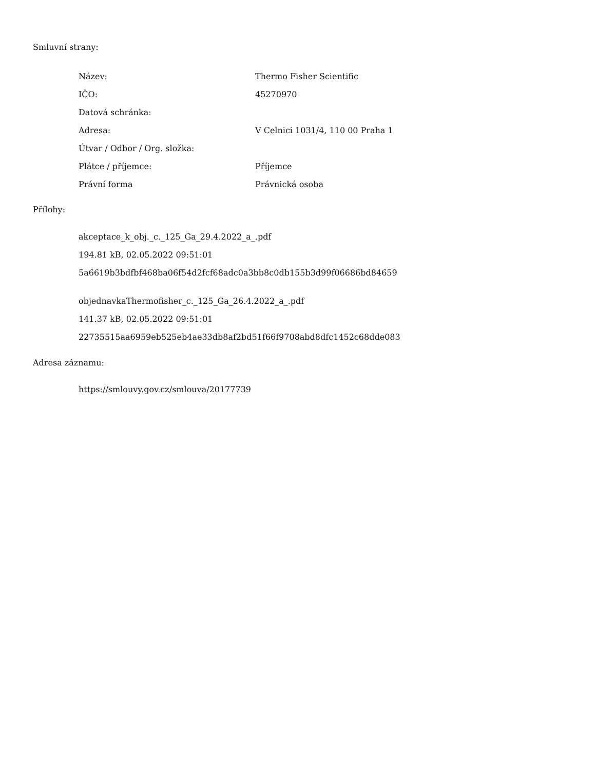Smluvní strany:
| Název: | Thermo Fisher Scientific |
| IČO: | 45270970 |
| Datová schránka: | |
| Adresa: | V Celnici 1031/4, 110 00 Praha 1 |
| Útvar / Odbor / Org. složka: | |
| Plátce / příjemce: | Příjemce |
| Právní forma | Právnická osoba |
Přílohy:
akceptace_k_obj._c._125_Ga_29.4.2022_a_.pdf
194.81 kB, 02.05.2022 09:51:01
5a6619b3bdfbf468ba06f54d2fcf68adc0a3bb8c0db155b3d99f06686bd84659
objednavkaThermofisher_c._125_Ga_26.4.2022_a_.pdf
141.37 kB, 02.05.2022 09:51:01
22735515aa6959eb525eb4ae33db8af2bd51f66f9708abd8dfc1452c68dde083
Adresa záznamu:
https://smlouvy.gov.cz/smlouva/20177739